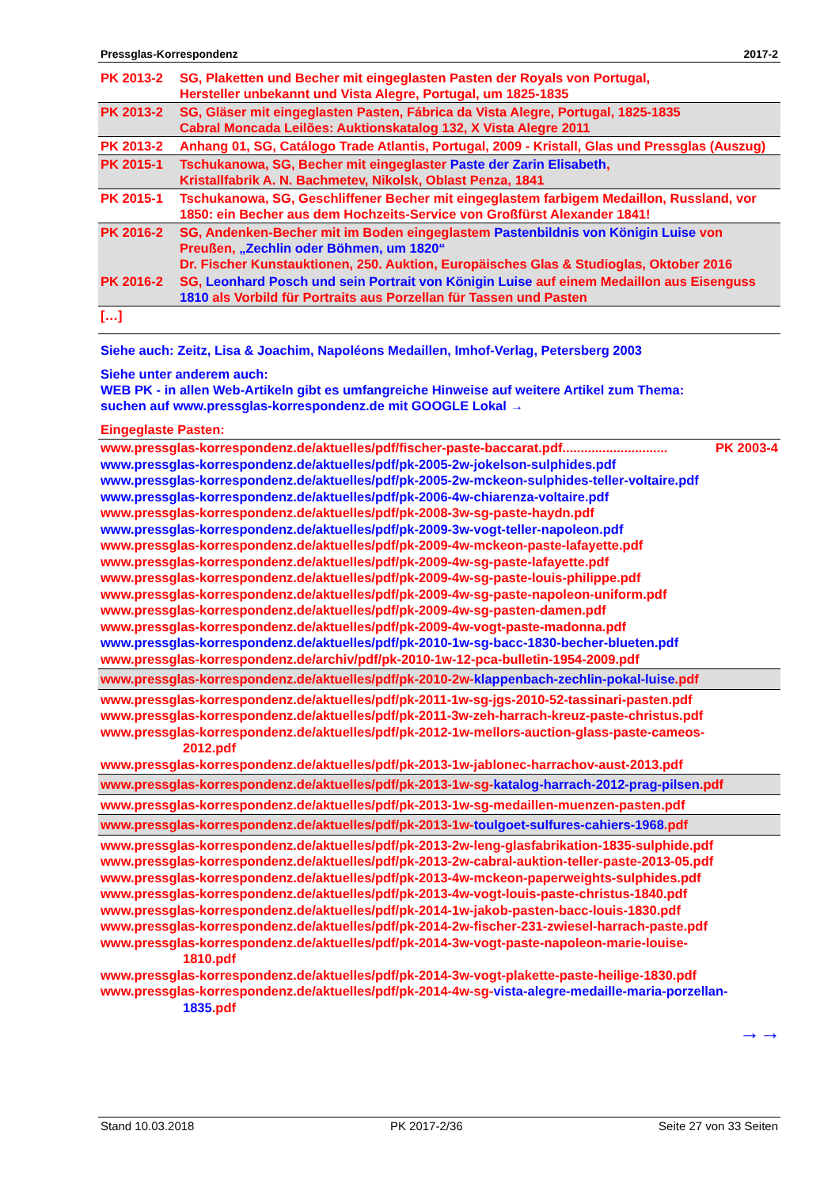Pressglas-Korrespondenz 2017-2
| PK 2013-2 | SG, Plaketten und Becher mit eingeglasten Pasten der Royals von Portugal, Hersteller unbekannt und Vista Alegre, Portugal, um 1825-1835 |
| PK 2013-2 | SG, Gläser mit eingeglasten Pasten, Fábrica da Vista Alegre, Portugal, 1825-1835 Cabral Moncada Leilões: Auktionskatalog 132, X Vista Alegre 2011 |
| PK 2013-2 | Anhang 01, SG, Catálogo Trade Atlantis, Portugal, 2009 - Kristall, Glas und Pressglas (Auszug) |
| PK 2015-1 | Tschukanowa, SG, Becher mit eingeglaster Paste der Zarin Elisabeth , Kristallfabrik A. N. Bachmetev, Nikolsk, Oblast Penza, 1841 |
| PK 2015-1 | Tschukanowa, SG, Geschliffener Becher mit eingeglastem farbigem Medaillon, Russland, vor 1850: ein Becher aus dem Hochzeits-Service von Großfürst Alexander 1841! |
| PK 2016-2 | SG, Andenken-Becher mit im Boden eingeglastem Pastenbildnis von Königin Luise von Preußen, „Zechlin oder Böhmen, um 1820“ Dr. Fischer Kunstauktionen, 250. Auktion, Europäisches Glas & Studioglas, Oktober 2016 |
| PK 2016-2 | SG, Leonhard Posch und sein Portrait von Königin Luise auf einem Medaillon aus Eisenguss 1810 als Vorbild für Portraits aus Porzellan für Tassen und Pasten |
| […] | |
Siehe auch: Zeitz, Lisa & Joachim, Napoléons Medaillen, Imhof-Verlag, Petersberg 2003
Siehe unter anderem auch:
WEB PK - in allen Web-Artikeln gibt es umfangreiche Hinweise auf weitere Artikel zum Thema:
suchen auf www.pressglas-korrespondenz.de mit GOOGLE Lokal →
Eingeglaste Pasten:
www.pressglas-korrespondenz.de/aktuelles/pdf/fischer-paste-baccarat.pdf............................. PK 2003-4
www.pressglas-korrespondenz.de/aktuelles/pdf/pk-2005-2w-jokelson-sulphides.pdf
www.pressglas-korrespondenz.de/aktuelles/pdf/pk-2005-2w-mckeon-sulphides-teller-voltaire.pdf
www.pressglas-korrespondenz.de/aktuelles/pdf/pk-2006-4w-chiarenza-voltaire.pdf
www.pressglas-korrespondenz.de/aktuelles/pdf/pk-2008-3w-sg-paste-haydn.pdf
www.pressglas-korrespondenz.de/aktuelles/pdf/pk-2009-3w-vogt-teller-napoleon.pdf
www.pressglas-korrespondenz.de/aktuelles/pdf/pk-2009-4w-mckeon-paste-lafayette.pdf
www.pressglas-korrespondenz.de/aktuelles/pdf/pk-2009-4w-sg-paste-lafayette.pdf
www.pressglas-korrespondenz.de/aktuelles/pdf/pk-2009-4w-sg-paste-louis-philippe.pdf
www.pressglas-korrespondenz.de/aktuelles/pdf/pk-2009-4w-sg-paste-napoleon-uniform.pdf
www.pressglas-korrespondenz.de/aktuelles/pdf/pk-2009-4w-sg-pasten-damen.pdf
www.pressglas-korrespondenz.de/aktuelles/pdf/pk-2009-4w-vogt-paste-madonna.pdf
www.pressglas-korrespondenz.de/aktuelles/pdf/pk-2010-1w-sg-bacc-1830-becher-blueten.pdf
www.pressglas-korrespondenz.de/archiv/pdf/pk-2010-1w-12-pca-bulletin-1954-2009.pdf
www.pressglas-korrespondenz.de/aktuelles/pdf/pk-2010-2w-klappenbach-zechlin-pokal-luise.pdf
www.pressglas-korrespondenz.de/aktuelles/pdf/pk-2011-1w-sg-jgs-2010-52-tassinari-pasten.pdf
www.pressglas-korrespondenz.de/aktuelles/pdf/pk-2011-3w-zeh-harrach-kreuz-paste-christus.pdf
www.pressglas-korrespondenz.de/aktuelles/pdf/pk-2012-1w-mellors-auction-glass-paste-cameos-
2012.pdf
www.pressglas-korrespondenz.de/aktuelles/pdf/pk-2013-1w-jablonec-harrachov-aust-2013.pdf
www.pressglas-korrespondenz.de/aktuelles/pdf/pk-2013-1w-sg-katalog-harrach-2012-prag-pilsen.pdf
www.pressglas-korrespondenz.de/aktuelles/pdf/pk-2013-1w-sg-medaillen-muenzen-pasten.pdf
www.pressglas-korrespondenz.de/aktuelles/pdf/pk-2013-1w-toulgoet-sulfures-cahiers-1968.pdf
www.pressglas-korrespondenz.de/aktuelles/pdf/pk-2013-2w-leng-glasfabrikation-1835-sulphide.pdf
www.pressglas-korrespondenz.de/aktuelles/pdf/pk-2013-2w-cabral-auktion-teller-paste-2013-05.pdf
www.pressglas-korrespondenz.de/aktuelles/pdf/pk-2013-4w-mckeon-paperweights-sulphides.pdf
www.pressglas-korrespondenz.de/aktuelles/pdf/pk-2013-4w-vogt-louis-paste-christus-1840.pdf
www.pressglas-korrespondenz.de/aktuelles/pdf/pk-2014-1w-jakob-pasten-bacc-louis-1830.pdf
www.pressglas-korrespondenz.de/aktuelles/pdf/pk-2014-2w-fischer-231-zwiesel-harrach-paste.pdf
www.pressglas-korrespondenz.de/aktuelles/pdf/pk-2014-3w-vogt-paste-napoleon-marie-louise-
1810.pdf
www.pressglas-korrespondenz.de/aktuelles/pdf/pk-2014-3w-vogt-plakette-paste-heilige-1830.pdf
www.pressglas-korrespondenz.de/aktuelles/pdf/pk-2014-4w-sg-vista-alegre-medaille-maria-porzellan-
1835.pdf
→→
Stand 10.03.2018 PK 2017-2/36 Seite 27 von 33 Seiten